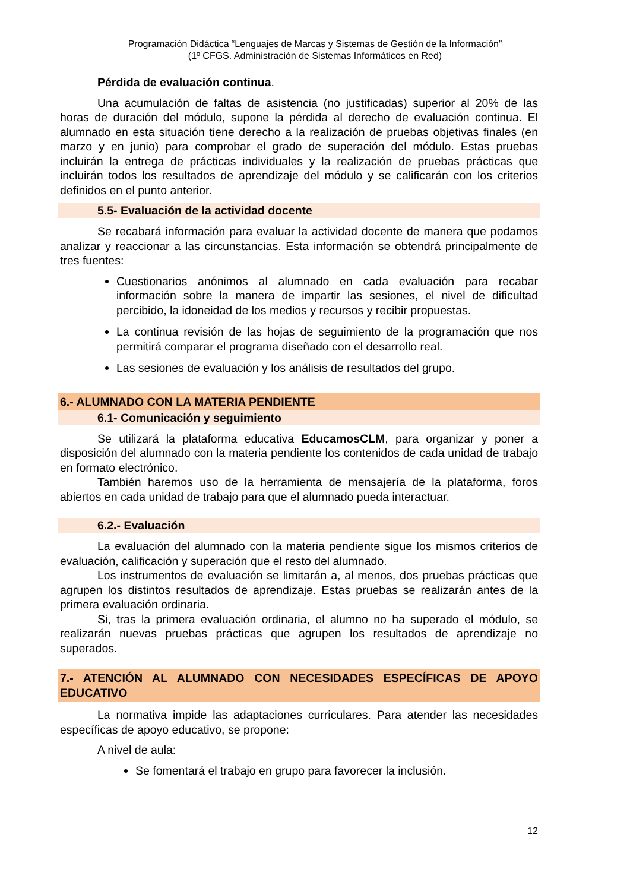Programación Didáctica “Lenguajes de Marcas y Sistemas de Gestión de la Información”
(1º CFGS. Administración de Sistemas Informáticos en Red)
Pérdida de evaluación continua.
Una acumulación de faltas de asistencia (no justificadas) superior al 20% de las horas de duración del módulo, supone la pérdida al derecho de evaluación continua. El alumnado en esta situación tiene derecho a la realización de pruebas objetivas finales (en marzo y en junio) para comprobar el grado de superación del módulo. Estas pruebas incluirán la entrega de prácticas individuales y la realización de pruebas prácticas que incluirán todos los resultados de aprendizaje del módulo y se calificarán con los criterios definidos en el punto anterior.
5.5- Evaluación de la actividad docente
Se recabará información para evaluar la actividad docente de manera que podamos analizar y reaccionar a las circunstancias. Esta información se obtendrá principalmente de tres fuentes:
Cuestionarios anónimos al alumnado en cada evaluación para recabar información sobre la manera de impartir las sesiones, el nivel de dificultad percibido, la idoneidad de los medios y recursos y recibir propuestas.
La continua revisión de las hojas de seguimiento de la programación que nos permitirá comparar el programa diseñado con el desarrollo real.
Las sesiones de evaluación y los análisis de resultados del grupo.
6.- ALUMNADO CON LA MATERIA PENDIENTE
6.1- Comunicación y seguimiento
Se utilizará la plataforma educativa EducamosCLM, para organizar y poner a disposición del alumnado con la materia pendiente los contenidos de cada unidad de trabajo en formato electrónico.
También haremos uso de la herramienta de mensajería de la plataforma, foros abiertos en cada unidad de trabajo para que el alumnado pueda interactuar.
6.2.- Evaluación
La evaluación del alumnado con la materia pendiente sigue los mismos criterios de evaluación, calificación y superación que el resto del alumnado.
Los instrumentos de evaluación se limitarán a, al menos, dos pruebas prácticas que agrupen los distintos resultados de aprendizaje. Estas pruebas se realizarán antes de la primera evaluación ordinaria.
Si, tras la primera evaluación ordinaria, el alumno no ha superado el módulo, se realizarán nuevas pruebas prácticas que agrupen los resultados de aprendizaje no superados.
7.- ATENCIÓN AL ALUMNADO CON NECESIDADES ESPECÍFICAS DE APOYO EDUCATIVO
La normativa impide las adaptaciones curriculares. Para atender las necesidades específicas de apoyo educativo, se propone:
A nivel de aula:
Se fomentará el trabajo en grupo para favorecer la inclusión.
12